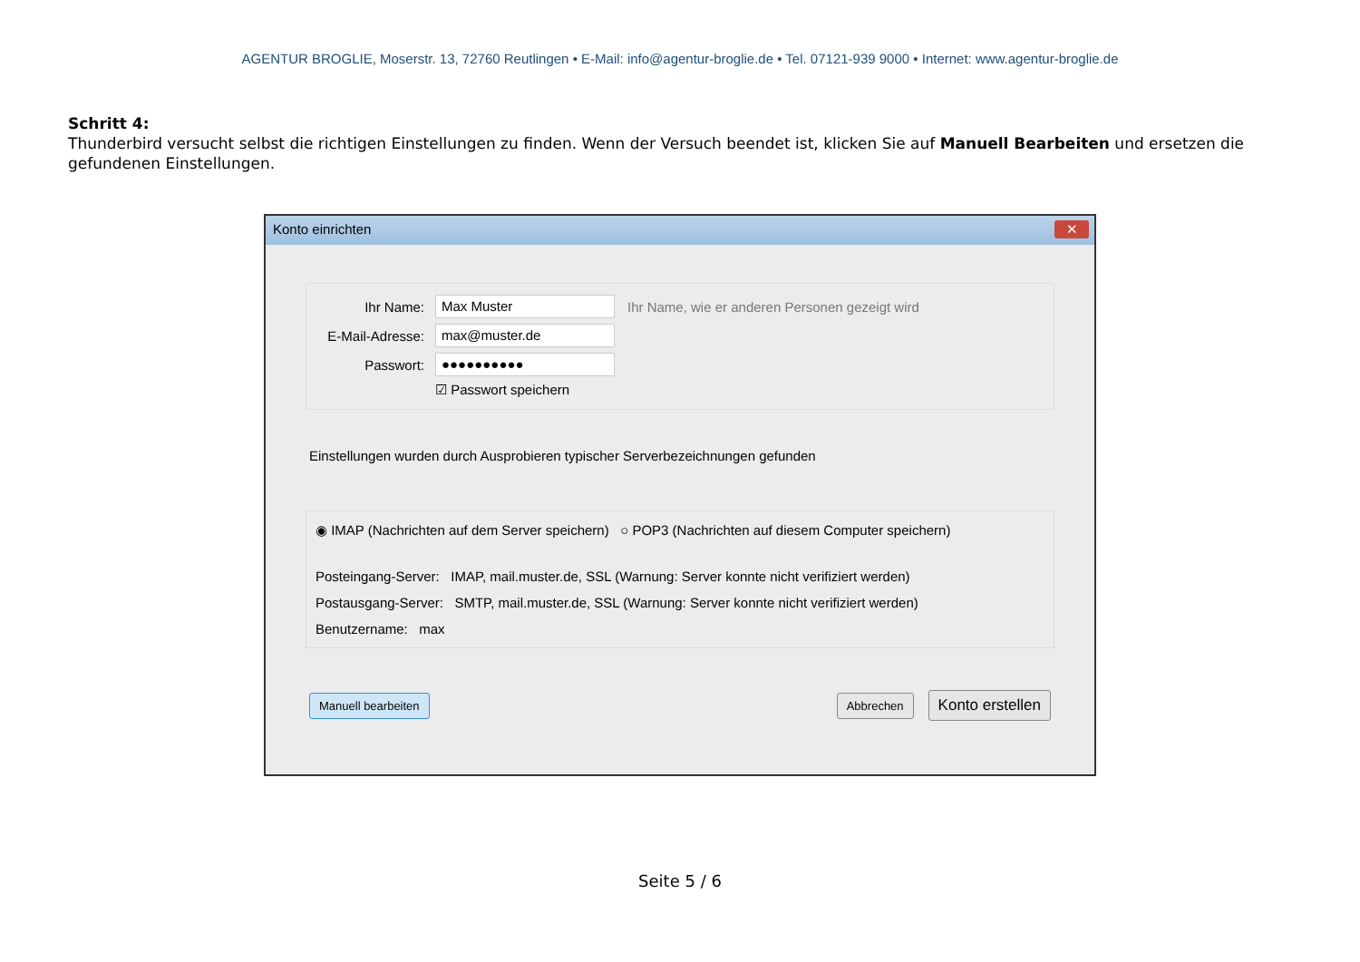AGENTUR BROGLIE, Moserstr. 13, 72760 Reutlingen • E-Mail: info@agentur-broglie.de • Tel. 07121-939 9000 • Internet: www.agentur-broglie.de
Schritt 4:
Thunderbird versucht selbst die richtigen Einstellungen zu finden. Wenn der Versuch beendet ist, klicken Sie auf Manuell Bearbeiten und ersetzen die gefundenen Einstellungen.
Konto einrichten
✕
Ihr Name: Max Muster Ihr Name, wie er anderen Personen gezeigt wird
E-Mail-Adresse: max@muster.de
Passwort: ●●●●●●●●●●
☑ Passwort speichern
Einstellungen wurden durch Ausprobieren typischer Serverbezeichnungen gefunden
◉ IMAP (Nachrichten auf dem Server speichern) ○ POP3 (Nachrichten auf diesem Computer speichern)
Posteingang-Server: IMAP, mail.muster.de, SSL (Warnung: Server konnte nicht verifiziert werden)
Postausgang-Server: SMTP, mail.muster.de, SSL (Warnung: Server konnte nicht verifiziert werden)
Benutzername: max
Manuell bearbeiten Abbrechen Konto erstellen
Seite 5 / 6